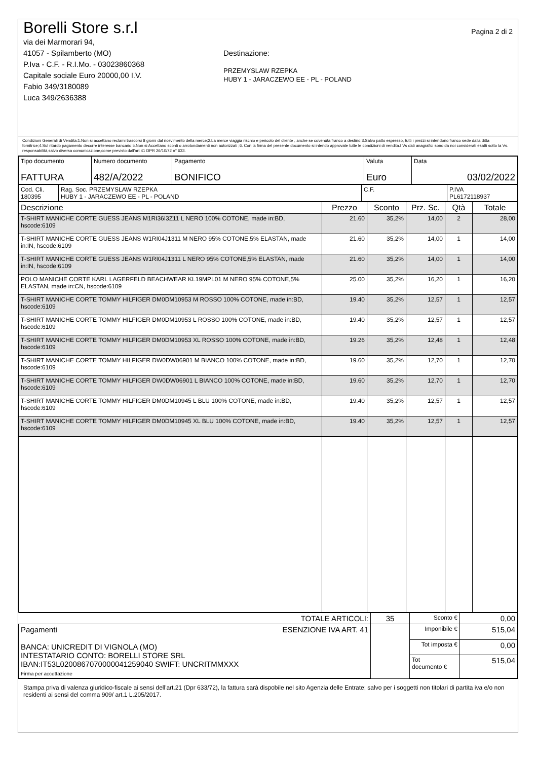Borelli Store s.r.l
via dei Marmorari 94,
41057 - Spilamberto (MO)
P.Iva - C.F. - R.I.Mo. - 03023860368
Capitale sociale Euro 20000,00 I.V.
Fabio 349/3180089
Luca 349/2636388
Destinazione:
PRZEMYSLAW RZEPKA
HUBY 1 - JARACZEWO EE - PL - POLAND
Pagina 2 di 2
Condizioni Generali di Vendita:1.Non si accettano reclami trascorsi 8 giorni dal ricevimento della merce;2.La merce viaggia rischio e pericolo del cliente , anche se covenuta franco a destino;3.Salvo patto espresso, tutti i prezzi si intendono franco sede dalla ditta fornitrice;4.Sul ritardo pagamento decorre interesse bancario;5.Non si Accettano sconti o arrotondamenti non autorizzati ;6. Con la firma del presente documento si intendo approvate tutte le condizioni di vendita.I Vs dati anagrafici sono da noi considerati esatti sotto la Vs. responsabilità,salvo diversa comunicazione,come previsto dall'art 41 DPR 26/10/72 n° 633.
| Tipo documento FATTURA | Numero documento 482/A/2022 | Pagamento BONIFICO | Valuta Euro | Data 03/02/2022 |
| Cod. Cli. 180395 | Rag. Soc. PRZEMYSLAW RZEPKA HUBY 1 - JARACZEWO EE - PL - POLAND | C.F. | P.IVA PL6172118937 |
| Descrizione | Prezzo | Sconto | Prz. Sc. | Qtà | Totale |
| --- | --- | --- | --- | --- | --- |
| T-SHIRT MANICHE CORTE GUESS JEANS M1RI36I3Z11 L NERO 100% COTONE, made in:BD, hscode:6109 | 21.60 | 35,2% | 14,00 | 2 | 28,00 |
| T-SHIRT MANICHE CORTE GUESS JEANS W1RI04J1311 M NERO 95% COTONE,5% ELASTAN, made in:IN, hscode:6109 | 21.60 | 35,2% | 14,00 | 1 | 14,00 |
| T-SHIRT MANICHE CORTE GUESS JEANS W1RI04J1311 L NERO 95% COTONE,5% ELASTAN, made in:IN, hscode:6109 | 21.60 | 35,2% | 14,00 | 1 | 14,00 |
| POLO MANICHE CORTE KARL LAGERFELD BEACHWEAR KL19MPL01 M NERO 95% COTONE,5% ELASTAN, made in:CN, hscode:6109 | 25.00 | 35,2% | 16,20 | 1 | 16,20 |
| T-SHIRT MANICHE CORTE TOMMY HILFIGER DM0DM10953 M ROSSO 100% COTONE, made in:BD, hscode:6109 | 19.40 | 35,2% | 12,57 | 1 | 12,57 |
| T-SHIRT MANICHE CORTE TOMMY HILFIGER DM0DM10953 L ROSSO 100% COTONE, made in:BD, hscode:6109 | 19.40 | 35,2% | 12,57 | 1 | 12,57 |
| T-SHIRT MANICHE CORTE TOMMY HILFIGER DM0DM10953 XL ROSSO 100% COTONE, made in:BD, hscode:6109 | 19.26 | 35,2% | 12,48 | 1 | 12,48 |
| T-SHIRT MANICHE CORTE TOMMY HILFIGER DW0DW06901 M BIANCO 100% COTONE, made in:BD, hscode:6109 | 19.60 | 35,2% | 12,70 | 1 | 12,70 |
| T-SHIRT MANICHE CORTE TOMMY HILFIGER DW0DW06901 L BIANCO 100% COTONE, made in:BD, hscode:6109 | 19.60 | 35,2% | 12,70 | 1 | 12,70 |
| T-SHIRT MANICHE CORTE TOMMY HILFIGER DM0DM10945 L BLU 100% COTONE, made in:BD, hscode:6109 | 19.40 | 35,2% | 12,57 | 1 | 12,57 |
| T-SHIRT MANICHE CORTE TOMMY HILFIGER DM0DM10945 XL BLU 100% COTONE, made in:BD, hscode:6109 | 19.40 | 35,2% | 12,57 | 1 | 12,57 |
| TOTALE ARTICOLI: | 35 | Sconto € | 0,00 |
| Pagamenti ESENZIONE IVA ART. 41 BANCA: UNICREDIT DI VIGNOLA (MO) INTESTATARIO CONTO: BORELLI STORE SRL IBAN:IT53L0200867070000041259040 SWIFT: UNCRITMMXXX Firma per accettazione | | Imponibile € | 515,04 |
| | | Tot imposta € | 0,00 |
| | | Tot documento € | 515,04 |
Stampa priva di valenza giuridico-fiscale ai sensi dell'art.21 (Dpr 633/72), la fattura sarà dispobile nel sito Agenzia delle Entrate; salvo per i soggetti non titolari di partita iva e/o non residenti ai sensi del comma 909/ art.1 L.205/2017.